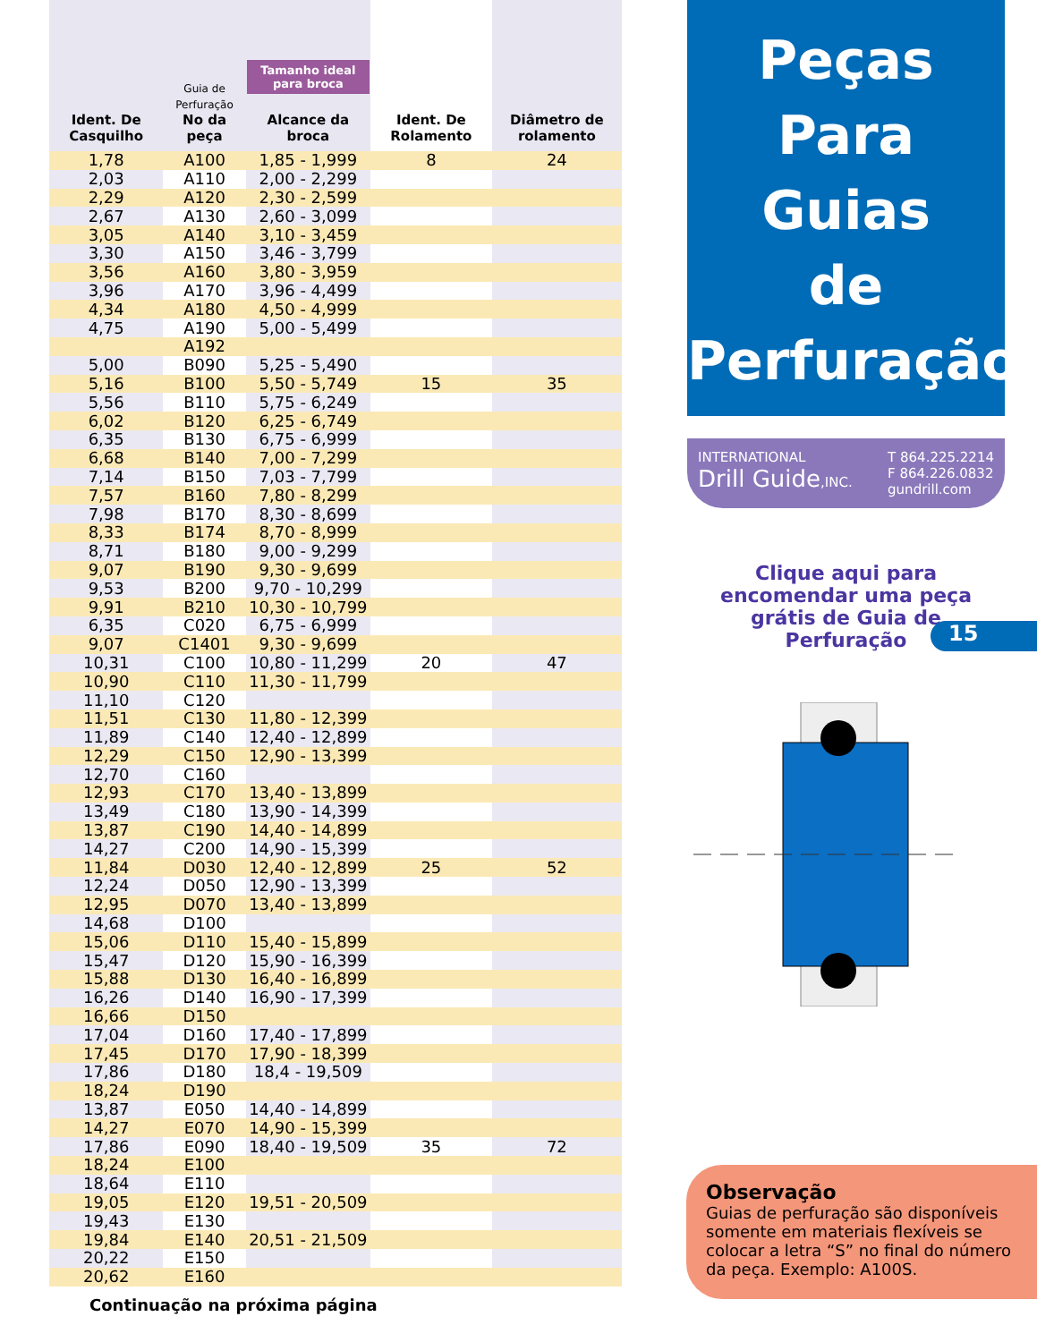| Ident. De Casquilho | Guia de Perfuração No da peça | Tamanho ideal para broca Alcance da broca | Ident. De Rolamento | Diâmetro de rolamento |
| --- | --- | --- | --- | --- |
| 1,78 | A100 | 1,85 - 1,999 | 8 | 24 |
| 2,03 | A110 | 2,00 - 2,299 | | |
| 2,29 | A120 | 2,30 - 2,599 | | |
| 2,67 | A130 | 2,60 - 3,099 | | |
| 3,05 | A140 | 3,10 - 3,459 | | |
| 3,30 | A150 | 3,46 - 3,799 | | |
| 3,56 | A160 | 3,80 - 3,959 | | |
| 3,96 | A170 | 3,96 - 4,499 | | |
| 4,34 | A180 | 4,50 - 4,999 | | |
| 4,75 | A190 | 5,00 - 5,499 | | |
| | A192 | | | |
| 5,00 | B090 | 5,25 - 5,490 | | |
| 5,16 | B100 | 5,50 - 5,749 | 15 | 35 |
| 5,56 | B110 | 5,75 - 6,249 | | |
| 6,02 | B120 | 6,25 - 6,749 | | |
| 6,35 | B130 | 6,75 - 6,999 | | |
| 6,68 | B140 | 7,00 - 7,299 | | |
| 7,14 | B150 | 7,03 - 7,799 | | |
| 7,57 | B160 | 7,80 - 8,299 | | |
| 7,98 | B170 | 8,30 - 8,699 | | |
| 8,33 | B174 | 8,70 - 8,999 | | |
| 8,71 | B180 | 9,00 - 9,299 | | |
| 9,07 | B190 | 9,30 - 9,699 | | |
| 9,53 | B200 | 9,70 - 10,299 | | |
| 9,91 | B210 | 10,30 - 10,799 | | |
| 6,35 | C020 | 6,75 - 6,999 | | |
| 9,07 | C1401 | 9,30 - 9,699 | | |
| 10,31 | C100 | 10,80 - 11,299 | 20 | 47 |
| 10,90 | C110 | 11,30 - 11,799 | | |
| 11,10 | C120 | | | |
| 11,51 | C130 | 11,80 - 12,399 | | |
| 11,89 | C140 | 12,40 - 12,899 | | |
| 12,29 | C150 | 12,90 - 13,399 | | |
| 12,70 | C160 | | | |
| 12,93 | C170 | 13,40 - 13,899 | | |
| 13,49 | C180 | 13,90 - 14,399 | | |
| 13,87 | C190 | 14,40 - 14,899 | | |
| 14,27 | C200 | 14,90 - 15,399 | | |
| 11,84 | D030 | 12,40 - 12,899 | 25 | 52 |
| 12,24 | D050 | 12,90 - 13,399 | | |
| 12,95 | D070 | 13,40 - 13,899 | | |
| 14,68 | D100 | | | |
| 15,06 | D110 | 15,40 - 15,899 | | |
| 15,47 | D120 | 15,90 - 16,399 | | |
| 15,88 | D130 | 16,40 - 16,899 | | |
| 16,26 | D140 | 16,90 - 17,399 | | |
| 16,66 | D150 | | | |
| 17,04 | D160 | 17,40 - 17,899 | | |
| 17,45 | D170 | 17,90 - 18,399 | | |
| 17,86 | D180 | 18,4 - 19,509 | | |
| 18,24 | D190 | | | |
| 13,87 | E050 | 14,40 - 14,899 | | |
| 14,27 | E070 | 14,90 - 15,399 | | |
| 17,86 | E090 | 18,40 - 19,509 | 35 | 72 |
| 18,24 | E100 | | | |
| 18,64 | E110 | | | |
| 19,05 | E120 | 19,51 - 20,509 | | |
| 19,43 | E130 | | | |
| 19,84 | E140 | 20,51 - 21,509 | | |
| 20,22 | E150 | | | |
| 20,62 | E160 | | | |
Continuação na próxima página
Peças
Para Guias
de
Perfuração
INTERNATIONAL
Drill Guide,INC.
T 864.225.2214
F 864.226.0832
gundrill.com
Clique aqui para encomendar uma peça grátis de Guia de Perfuração
15
Observação
Guias de perfuração são disponíveis somente em materiais flexíveis se colocar a letra “S” no final do número da peça. Exemplo: A100S.